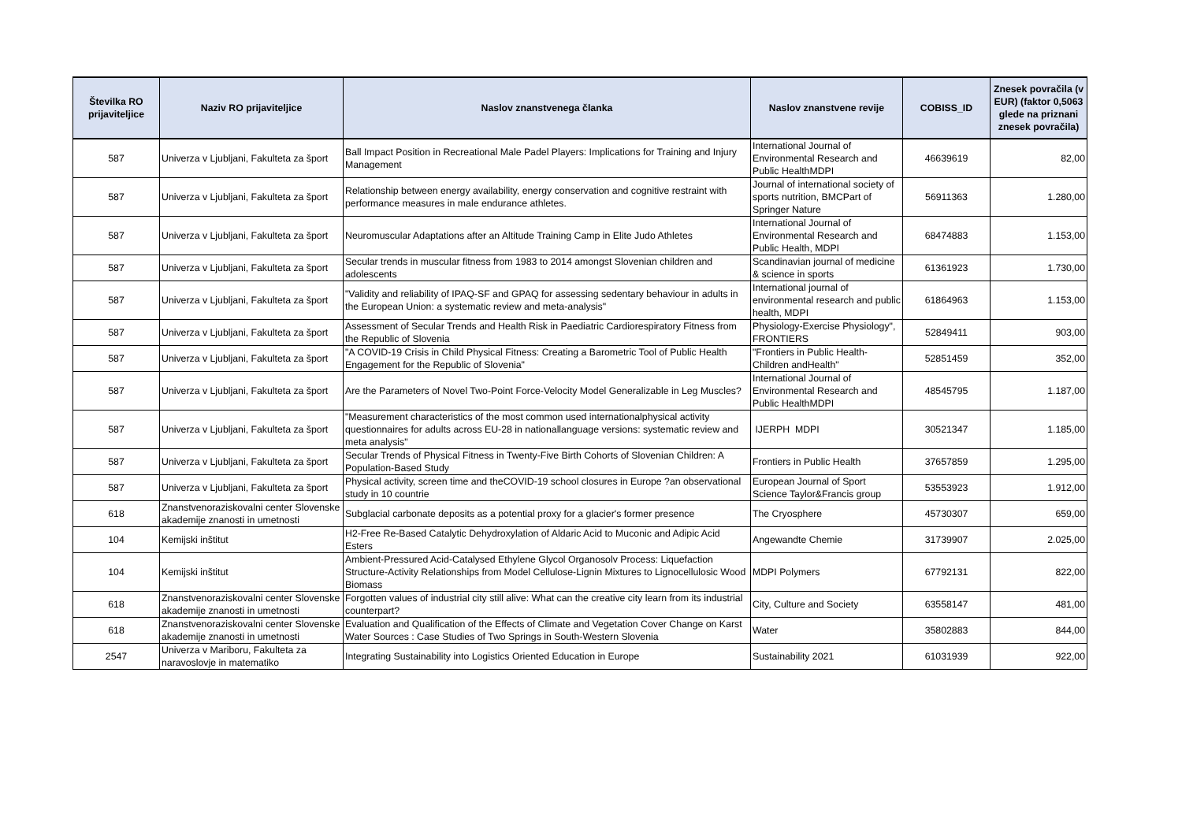| Številka RO prijaviteljice | Naziv RO prijaviteljice | Naslov znanstvenega članka | Naslov znanstvene revije | COBISS_ID | Znesek povračila (v EUR) (faktor 0,5063 glede na priznani znesek povračila) |
| --- | --- | --- | --- | --- | --- |
| 587 | Univerza v Ljubljani, Fakulteta za šport | Ball Impact Position in Recreational Male Padel Players: Implications for Training and Injury Management | International Journal of Environmental Research and Public HealthMDPI | 46639619 | 82,00 |
| 587 | Univerza v Ljubljani, Fakulteta za šport | Relationship between energy availability, energy conservation and cognitive restraint with performance measures in male endurance athletes. | Journal of international society of sports nutrition, BMCPart of Springer Nature | 56911363 | 1.280,00 |
| 587 | Univerza v Ljubljani, Fakulteta za šport | Neuromuscular Adaptations after an Altitude Training Camp in Elite Judo Athletes | International Journal of Environmental Research and Public Health, MDPI | 68474883 | 1.153,00 |
| 587 | Univerza v Ljubljani, Fakulteta za šport | Secular trends in muscular fitness from 1983 to 2014 amongst Slovenian children and adolescents | Scandinavian journal of medicine & science in sports | 61361923 | 1.730,00 |
| 587 | Univerza v Ljubljani, Fakulteta za šport | "Validity and reliability of IPAQ-SF and GPAQ for assessing sedentary behaviour in adults in the European Union: a systematic review and meta-analysis" | International journal of environmental research and public health, MDPI | 61864963 | 1.153,00 |
| 587 | Univerza v Ljubljani, Fakulteta za šport | Assessment of Secular Trends and Health Risk in Paediatric Cardiorespiratory Fitness from the Republic of Slovenia | Physiology-Exercise Physiology", FRONTIERS | 52849411 | 903,00 |
| 587 | Univerza v Ljubljani, Fakulteta za šport | "A COVID-19 Crisis in Child Physical Fitness: Creating a Barometric Tool of Public Health Engagement for the Republic of Slovenia" | "Frontiers in Public Health-Children andHealth" | 52851459 | 352,00 |
| 587 | Univerza v Ljubljani, Fakulteta za šport | Are the Parameters of Novel Two-Point Force-Velocity Model Generalizable in Leg Muscles? | International Journal of Environmental Research and Public HealthMDPI | 48545795 | 1.187,00 |
| 587 | Univerza v Ljubljani, Fakulteta za šport | "Measurement characteristics of the most common used internationalphysical activity questionnaires for adults across EU-28 in nationallanguage versions: systematic review and meta analysis" | IJERPH MDPI | 30521347 | 1.185,00 |
| 587 | Univerza v Ljubljani, Fakulteta za šport | Secular Trends of Physical Fitness in Twenty-Five Birth Cohorts of Slovenian Children: A Population-Based Study | Frontiers in Public Health | 37657859 | 1.295,00 |
| 587 | Univerza v Ljubljani, Fakulteta za šport | Physical activity, screen time and theCOVID-19 school closures in Europe ?an observational study in 10 countrie | European Journal of Sport Science Taylor&Francis group | 53553923 | 1.912,00 |
| 618 | Znanstvenoraziskovalni center Slovenske akademije znanosti in umetnosti | Subglacial carbonate deposits as a potential proxy for a glacier's former presence | The Cryosphere | 45730307 | 659,00 |
| 104 | Kemijski inštitut | H2-Free Re-Based Catalytic Dehydroxylation of Aldaric Acid to Muconic and Adipic Acid Esters | Angewandte Chemie | 31739907 | 2.025,00 |
| 104 | Kemijski inštitut | Ambient-Pressured Acid-Catalysed Ethylene Glycol Organosolv Process: Liquefaction Structure-Activity Relationships from Model Cellulose-Lignin Mixtures to Lignocellulosic Wood Biomass | MDPI Polymers | 67792131 | 822,00 |
| 618 | Znanstvenoraziskovalni center Slovenske akademije znanosti in umetnosti | Forgotten values of industrial city still alive: What can the creative city learn from its industrial counterpart? | City, Culture and Society | 63558147 | 481,00 |
| 618 | Znanstvenoraziskovalni center Slovenske akademije znanosti in umetnosti | Evaluation and Qualification of the Effects of Climate and Vegetation Cover Change on Karst Water Sources : Case Studies of Two Springs in South-Western Slovenia | Water | 35802883 | 844,00 |
| 2547 | Univerza v Mariboru, Fakulteta za naravoslovje in matematiko | Integrating Sustainability into Logistics Oriented Education in Europe | Sustainability 2021 | 61031939 | 922,00 |